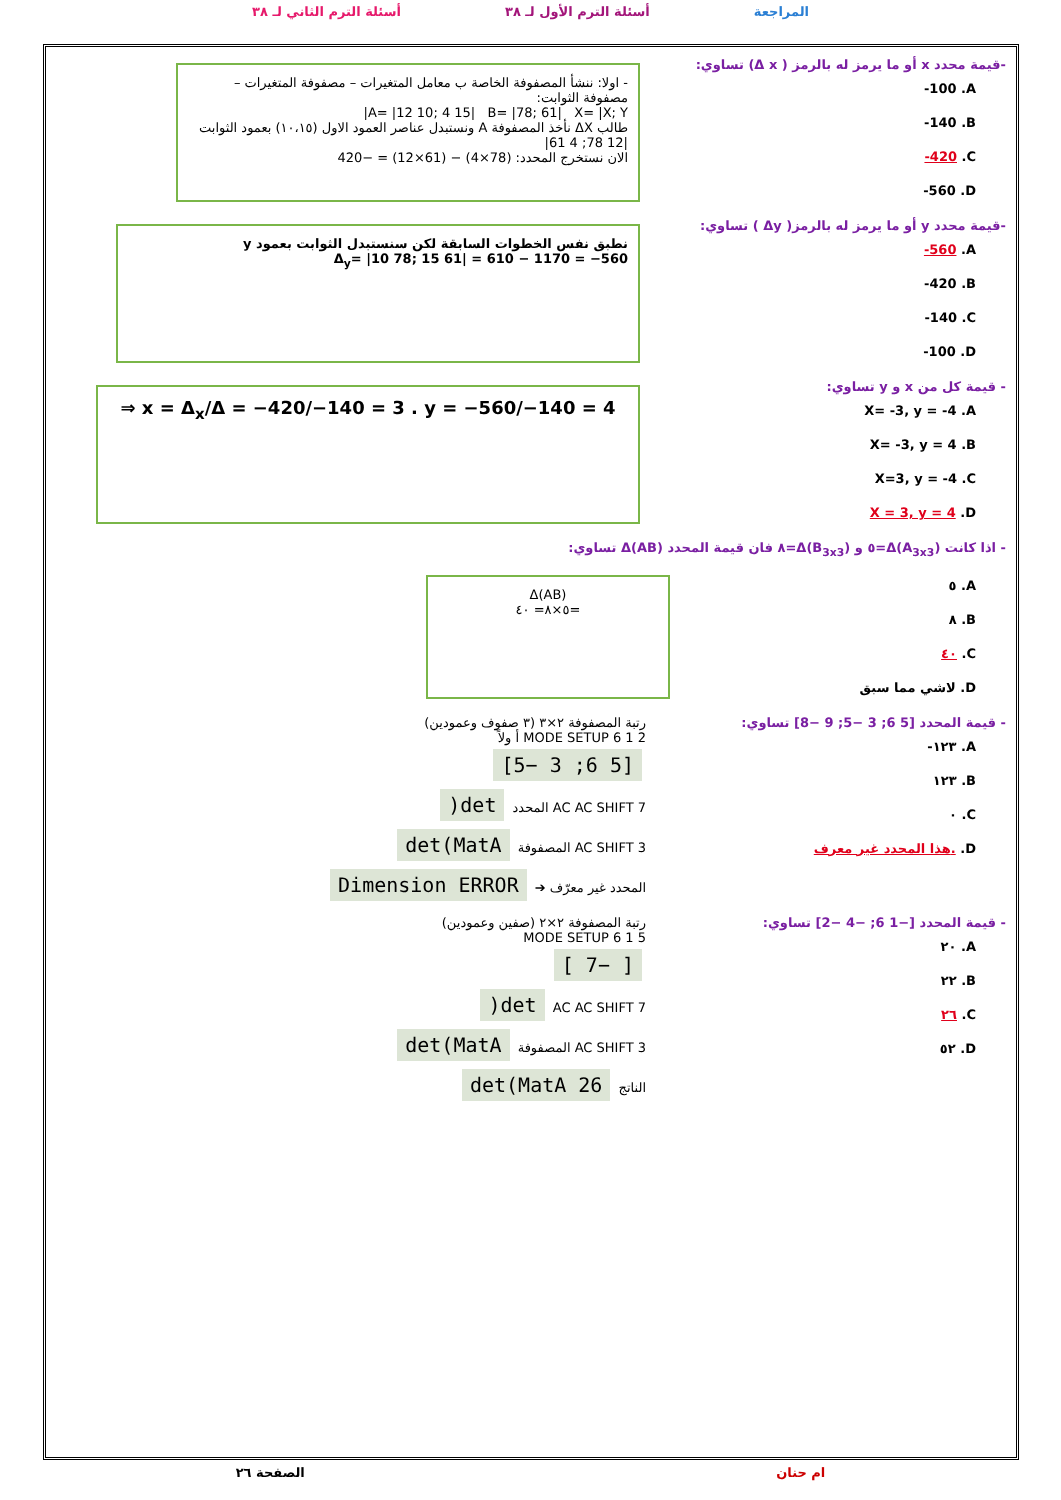المراجعة أسئلة الترم الأول لـ ٣٨ أسئلة الترم الثاني لـ ٣٨
-قيمة محدد x أو ما يرمز له بالرمز ( Δ x) تساوي:
-100 .A
-140 .B
-420 .C
-560 .D
- اولا: ننشأ المصفوفة الخاصة ب معامل المتغيرات – مصفوفة المتغيرات – مصفوفة الثوابت:
A= |12 10; 4 15| B= |78; 61| X= |X; Y|
طالب ΔX نأخذ المصفوفة A ونستبدل عناصر العمود الاول (١٠،١٥) بعمود الثوابت
|12 78; 4 61|
الان نستخرج المحدد: (78×4) − (61×12) = −420
-قيمة محدد y أو ما يرمز له بالرمز( Δy ) تساوي:
-560 .A
-420 .B
-140 .C
-100 .D
نطبق نفس الخطوات السابقة لكن سنستبدل الثوابت بعمود y
Δ<sub>y</sub>= |10 78; 15 61| = 610 − 1170 = −560
- قيمة كل من x و y تساوي:
X= -3, y = -4 .A
X= -3, y = 4 .B
X=3, y = -4 .C
X = 3, y = 4 .D
⇒ x = Δ<sub>x</sub>/Δ = −420/−140 = 3 . y = −560/−140 = 4
- اذا كانت Δ(A<sub>3x3</sub>)=٥ و Δ(B<sub>3x3</sub>)=٨ فان قيمة المحدد Δ(AB) تساوي:
٥ .A
٨ .B
٤٠ .C
لاشي مما سبق .D
Δ(AB)
=٥×٨= ٤٠
- قيمة المحدد [5 6; 3 −5; 9 −8] تساوي:
-١٢٣ .A
١٢٣ .B
٠ .C
هذا المحدد غير معرف. .D
رتبة المصفوفة ٢×٣ (٣ صفوف وعمودين)
MODE SETUP 6 1 2 أ ولاً
[5 6; 3 −5]
AC AC SHIFT 7 المحدد det(
AC SHIFT 3 المصفوفة det(MatA
المحدد غير معرّف ➔ Dimension ERROR
- قيمة المحدد [−1 6; −4 −2] تساوي:
٢٠ .A
٢٢ .B
٢٦ .C
٥٢ .D
رتبة المصفوفة ٢×٢ (صفين وعمودين)
MODE SETUP 6 1 5
[ −7 ]
AC AC SHIFT 7 det(
AC SHIFT 3 المصفوفة det(MatA
الناتج det(MatA 26
الصفحة ٢٦ ام حنان